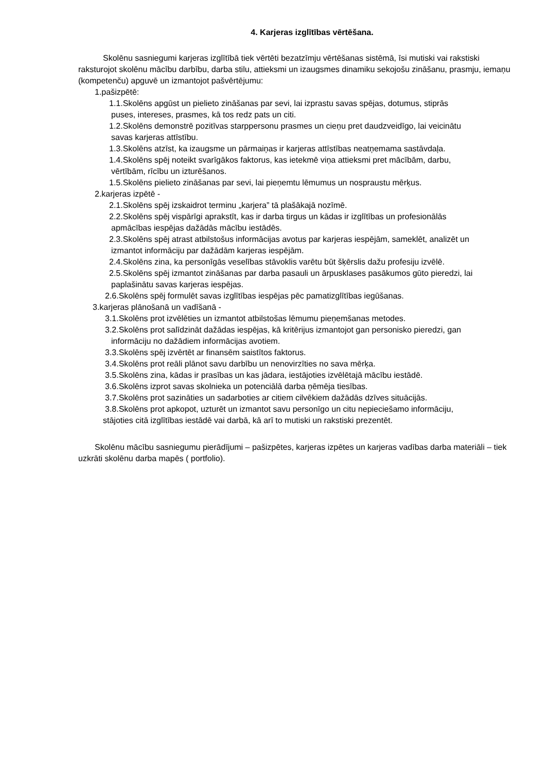4. Karjeras izglītības vērtēšana.
Skolēnu sasniegumi karjeras izglītībā tiek vērtēti bezatzīmju vērtēšanas sistēmā, īsi mutiski vai rakstiski raksturojot skolēnu mācību darbību, darba stilu, attieksmi un izaugsmes dinamiku sekojošu zināšanu, prasmju, iemaņu (kompetenču) apguvē un izmantojot pašvērtējumu:
1.pašizpētē:
1.1.Skolēns apgūst un pielieto zināšanas par sevi, lai izprastu savas spējas, dotumus, stiprās
puses, intereses, prasmes, kā tos redz pats un citi.
1.2.Skolēns demonstrē pozitīvas starppersonu prasmes un cieņu pret daudzveidīgo, lai veicinātu
savas karjeras attīstību.
1.3.Skolēns atzīst, ka izaugsme un pārmaiņas ir karjeras attīstības neatņemama sastāvdaļa.
1.4.Skolēns spēj noteikt svarīgākos faktorus, kas ietekmē viņa attieksmi pret mācībām, darbu,
vērtībām, rīcību un izturēšanos.
1.5.Skolēns pielieto zināšanas par sevi, lai pieņemtu lēmumus un nospraustu mērķus.
2.karjeras izpētē -
2.1.Skolēns spēj izskaidrot terminu „karjera” tā plašākajā nozīmē.
2.2.Skolēns spēj vispārīgi aprakstīt, kas ir darba tirgus un kādas ir izglītības un profesionālās
apmācības iespējas dažādās mācību iestādēs.
2.3.Skolēns spēj atrast atbilstošus informācijas avotus par karjeras iespējām, sameklēt, analizēt un
izmantot informāciju par dažādām karjeras iespējām.
2.4.Skolēns zina, ka personīgās veselības stāvoklis varētu būt šķērslis dažu profesiju izvēlē.
2.5.Skolēns spēj izmantot zināšanas par darba pasauli un ārpusklases pasākumos gūto pieredzi, lai
paplašinātu savas karjeras iespējas.
2.6.Skolēns spēj formulēt savas izglītības iespējas pēc pamatizglītības iegūšanas.
3.karjeras plānošanā un vadīšanā -
3.1.Skolēns prot izvēlēties un izmantot atbilstošas lēmumu pieņemšanas metodes.
3.2.Skolēns prot salīdzināt dažādas iespējas, kā kritērijus izmantojot gan personisko pieredzi, gan
informāciju no dažādiem informācijas avotiem.
3.3.Skolēns spēj izvērtēt ar finansēm saistītos faktorus.
3.4.Skolēns prot reāli plānot savu darbību un nenovirzīties no sava mērķa.
3.5.Skolēns zina, kādas ir prasības un kas jādara, iestājoties izvēlētajā mācību iestādē.
3.6.Skolēns izprot savas skolnieka un potenciālā darba ņēmēja tiesības.
3.7.Skolēns prot sazināties un sadarboties ar citiem cilvēkiem dažādās dzīves situācijās.
3.8.Skolēns prot apkopot, uzturēt un izmantot savu personīgo un citu nepieciešamo informāciju,
stājoties citā izglītības iestādē vai darbā, kā arī to mutiski un rakstiski prezentēt.
Skolēnu mācību sasniegumu pierādījumi – pašizpētes, karjeras izpētes un karjeras vadības darba materiāli – tiek uzkrāti skolēnu darba mapēs ( portfolio).